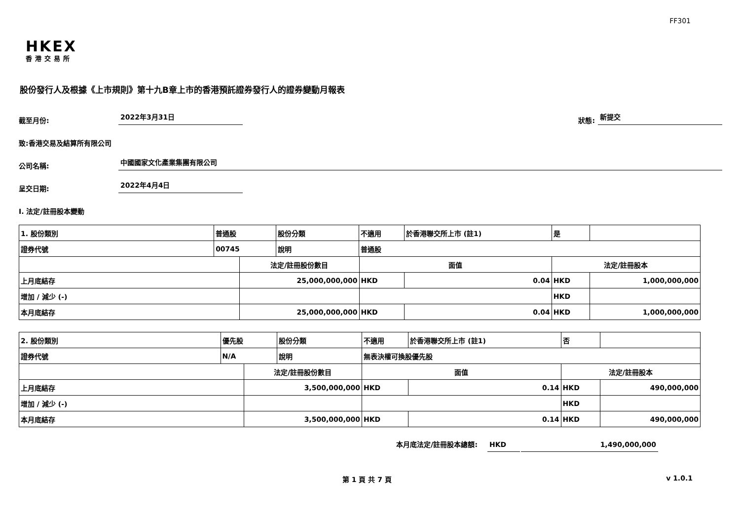FF301
HKEX
香港交易所
股份發行人及根據《上市規則》第十九B章上市的香港預託證券發行人的證券變動月報表
截至月份: 2022年3月31日 狀態: 新提交
致:香港交易及結算所有限公司
公司名稱: 中國國家文化產業集團有限公司
呈交日期: 2022年4月4日
I. 法定/註冊股本變動
| 1. 股份類別 | 普通股 | | 股份分類 | 不適用 | | 於香港聯交所上市 (註1) | 是 | |
| 證券代號 | 00745 | | 說明 | 普通股 | | | | |
| | | 法定/註冊股份數目 | | | 面值 | | 法定/註冊股本 | |
| 上月底結存 | | 25,000,000,000 | | | HKD | 0.04 | HKD | 1,000,000,000 |
| 增加 / 減少 (-) | | | | | | | HKD | |
| 本月底結存 | | 25,000,000,000 | | | HKD | 0.04 | HKD | 1,000,000,000 |
| 2. 股份類別 | 優先股 | | 股份分類 | 不適用 | | 於香港聯交所上市 (註1) | 否 | |
| 證券代號 | N/A | | 說明 | 無表決權可換股優先股 | | | | |
| | | 法定/註冊股份數目 | | | 面值 | | 法定/註冊股本 | |
| 上月底結存 | | 3,500,000,000 | | | HKD | 0.14 | HKD | 490,000,000 |
| 增加 / 減少 (-) | | | | | | | HKD | |
| 本月底結存 | | 3,500,000,000 | | | HKD | 0.14 | HKD | 490,000,000 |
本月底法定/註冊股本總額: HKD 1,490,000,000
第 1 頁 共 7 頁 v 1.0.1